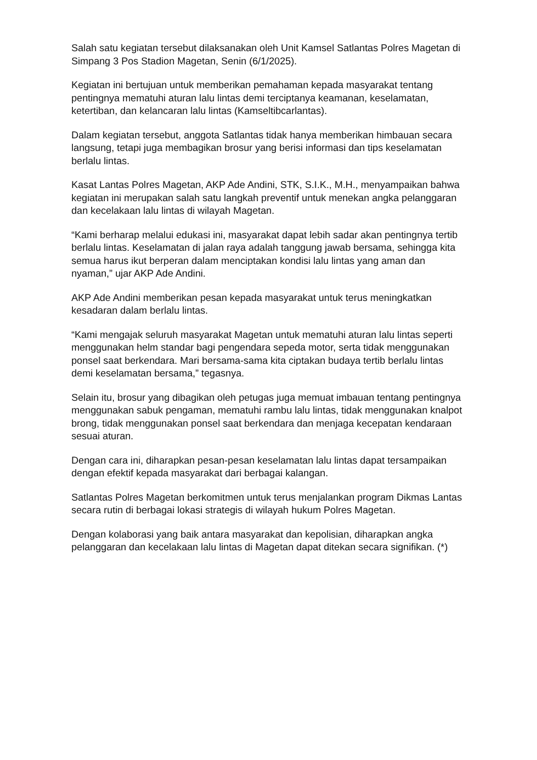Salah satu kegiatan tersebut dilaksanakan oleh Unit Kamsel Satlantas Polres Magetan di Simpang 3 Pos Stadion Magetan, Senin (6/1/2025).
Kegiatan ini bertujuan untuk memberikan pemahaman kepada masyarakat tentang pentingnya mematuhi aturan lalu lintas demi terciptanya keamanan, keselamatan, ketertiban, dan kelancaran lalu lintas (Kamseltibcarlantas).
Dalam kegiatan tersebut, anggota Satlantas tidak hanya memberikan himbauan secara langsung, tetapi juga membagikan brosur yang berisi informasi dan tips keselamatan berlalu lintas.
Kasat Lantas Polres Magetan, AKP Ade Andini, STK, S.I.K., M.H., menyampaikan bahwa kegiatan ini merupakan salah satu langkah preventif untuk menekan angka pelanggaran dan kecelakaan lalu lintas di wilayah Magetan.
“Kami berharap melalui edukasi ini, masyarakat dapat lebih sadar akan pentingnya tertib berlalu lintas. Keselamatan di jalan raya adalah tanggung jawab bersama, sehingga kita semua harus ikut berperan dalam menciptakan kondisi lalu lintas yang aman dan nyaman,” ujar AKP Ade Andini.
AKP Ade Andini memberikan pesan kepada masyarakat untuk terus meningkatkan kesadaran dalam berlalu lintas.
“Kami mengajak seluruh masyarakat Magetan untuk mematuhi aturan lalu lintas seperti menggunakan helm standar bagi pengendara sepeda motor, serta tidak menggunakan ponsel saat berkendara. Mari bersama-sama kita ciptakan budaya tertib berlalu lintas demi keselamatan bersama,” tegasnya.
Selain itu, brosur yang dibagikan oleh petugas juga memuat imbauan tentang pentingnya menggunakan sabuk pengaman, mematuhi rambu lalu lintas, tidak menggunakan knalpot brong, tidak menggunakan ponsel saat berkendara dan menjaga kecepatan kendaraan sesuai aturan.
Dengan cara ini, diharapkan pesan-pesan keselamatan lalu lintas dapat tersampaikan dengan efektif kepada masyarakat dari berbagai kalangan.
Satlantas Polres Magetan berkomitmen untuk terus menjalankan program Dikmas Lantas secara rutin di berbagai lokasi strategis di wilayah hukum Polres Magetan.
Dengan kolaborasi yang baik antara masyarakat dan kepolisian, diharapkan angka pelanggaran dan kecelakaan lalu lintas di Magetan dapat ditekan secara signifikan. (*)